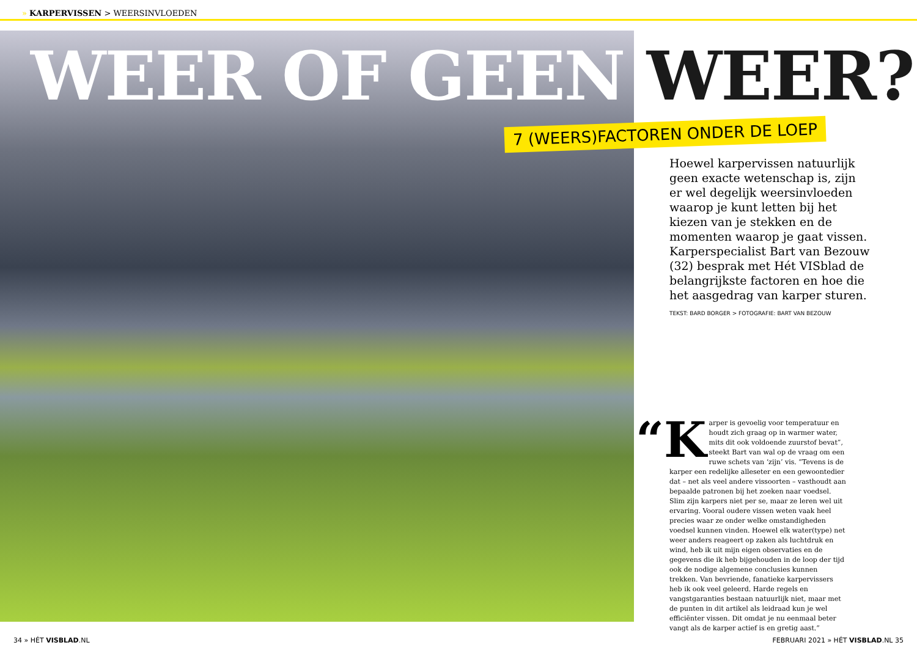» KARPERVISSEN > WEERSINVLOEDEN
WEER OF GEEN WEER?
7 (WEERS)FACTOREN ONDER DE LOEP
Hoewel karpervissen natuurlijk geen exacte wetenschap is, zijn er wel degelijk weersinvloeden waarop je kunt letten bij het kiezen van je stekken en de momenten waarop je gaat vissen. Karperspecialist Bart van Bezouw (32) besprak met Hét VISblad de belangrijkste factoren en hoe die het aasgedrag van karper sturen.
TEKST: BARD BORGER > FOTOGRAFIE: BART VAN BEZOUW
“K arper is gevoelig voor temperatuur en houdt zich graag op in warmer water, mits dit ook voldoende zuurstof bevat”, steekt Bart van wal op de vraag om een ruwe schets van ‘zijn’ vis. “Tevens is de karper een redelijke alleseter en een gewoontedier dat – net als veel andere vissoorten – vasthoudt aan bepaalde patronen bij het zoeken naar voedsel. Slim zijn karpers niet per se, maar ze leren wel uit ervaring. Vooral oudere vissen weten vaak heel precies waar ze onder welke omstandigheden voedsel kunnen vinden. Hoewel elk water(type) net weer anders reageert op zaken als luchtdruk en wind, heb ik uit mijn eigen observaties en de gegevens die ik heb bijgehouden in de loop der tijd ook de nodige algemene conclusies kunnen trekken. Van bevriende, fanatieke karpervissers heb ik ook veel geleerd. Harde regels en vangstgaranties bestaan natuurlijk niet, maar met de punten in dit artikel als leidraad kun je wel efficiënter vissen. Dit omdat je nu eenmaal beter vangt als de karper actief is en gretig aast.”
34 » HÉT VISBLAD.NL FEBRUARI 2021 » HÉT VISBLAD.NL 35